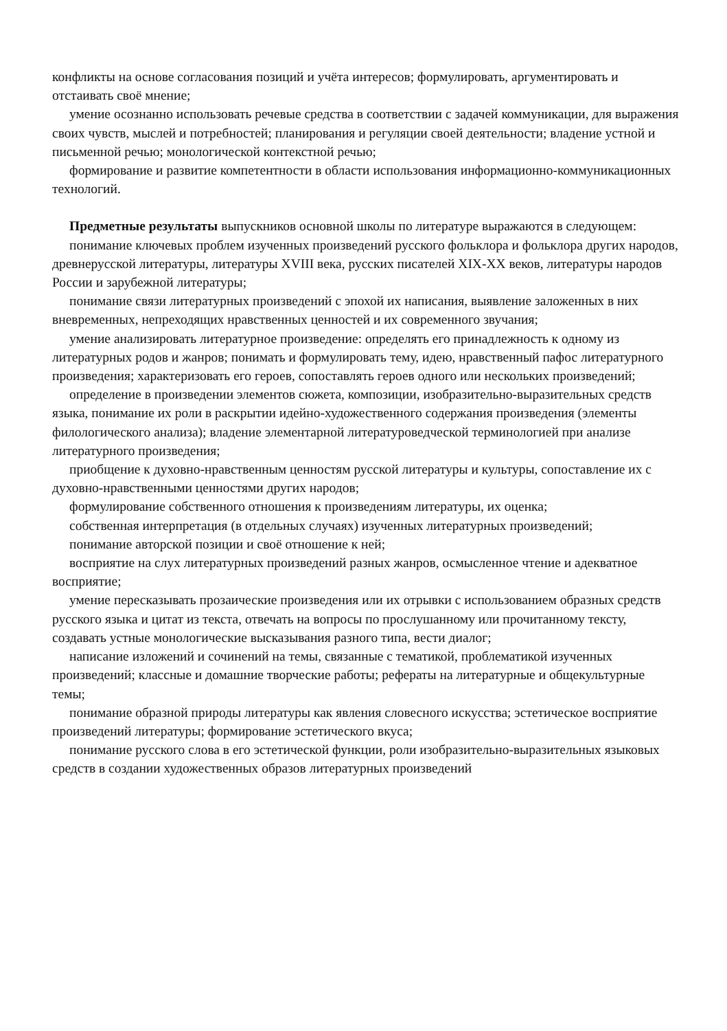конфликты на основе согласования позиций и учёта интересов; формулировать, аргументировать и отстаивать своё мнение;
умение осознанно использовать речевые средства в соответствии с задачей коммуникации, для выражения своих чувств, мыслей и потребностей; планирования и регуляции своей деятельности; владение устной и письменной речью; монологической контекстной речью;
формирование и развитие компетентности в области использования информационно-коммуникационных технологий.
Предметные результаты выпускников основной школы по литературе выражаются в следующем:
понимание ключевых проблем изученных произведений русского фольклора и фольклора других народов, древнерусской литературы, литературы XVIII века, русских писателей XIX-XX веков, литературы народов России и зарубежной литературы;
понимание связи литературных произведений с эпохой их написания, выявление заложенных в них вневременных, непреходящих нравственных ценностей и их современного звучания;
умение анализировать литературное произведение: определять его принадлежность к одному из литературных родов и жанров; понимать и формулировать тему, идею, нравственный пафос литературного произведения; характеризовать его героев, сопоставлять героев одного или нескольких произведений;
определение в произведении элементов сюжета, композиции, изобразительно-выразительных средств языка, понимание их роли в раскрытии идейно-художественного содержания произведения (элементы филологического анализа); владение элементарной литературоведческой терминологией при анализе литературного произведения;
приобщение к духовно-нравственным ценностям русской литературы и культуры, сопоставление их с духовно-нравственными ценностями других народов;
формулирование собственного отношения к произведениям литературы, их оценка;
собственная интерпретация (в отдельных случаях) изученных литературных произведений;
понимание авторской позиции и своё отношение к ней;
восприятие на слух литературных произведений разных жанров, осмысленное чтение и адекватное восприятие;
умение пересказывать прозаические произведения или их отрывки с использованием образных средств русского языка и цитат из текста, отвечать на вопросы по прослушанному или прочитанному тексту, создавать устные монологические высказывания разного типа, вести диалог;
написание изложений и сочинений на темы, связанные с тематикой, проблематикой изученных произведений; классные и домашние творческие работы; рефераты на литературные и общекультурные темы;
понимание образной природы литературы как явления словесного искусства; эстетическое восприятие произведений литературы; формирование эстетического вкуса;
понимание русского слова в его эстетической функции, роли изобразительно-выразительных языковых средств в создании художественных образов литературных произведений